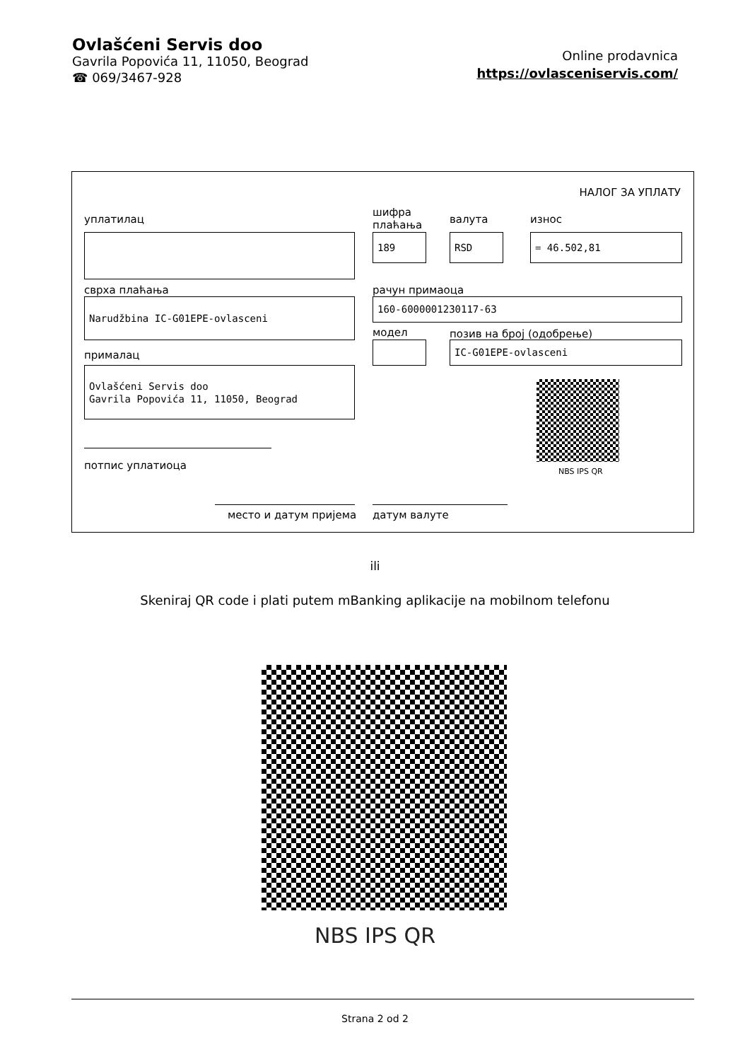Ovlašćeni Servis doo
Gavrila Popovića 11, 11050, Beograd
☎ 069/3467-928
Online prodavnica
https://ovlasceniservis.com/
НАЛОГ ЗА УПЛАТУ
уплатилац
шифра
плаћања
валута износ
189 RSD = 46.502,81
сврха плаћања рачун примаоца
Narudžbina IC-G01EPE-ovlasceni 160-6000001230117-63
модел позив на број (одобрење)
IC-G01EPE-ovlasceni
прималац
Ovlašćeni Servis doo
Gavrila Popovića 11, 11050, Beograd
NBS IPS QR
потпис уплатиоца
место и датум пријема датум валуте
ili
Skeniraj QR code i plati putem mBanking aplikacije na mobilnom telefonu
NBS IPS QR
Strana 2 od 2